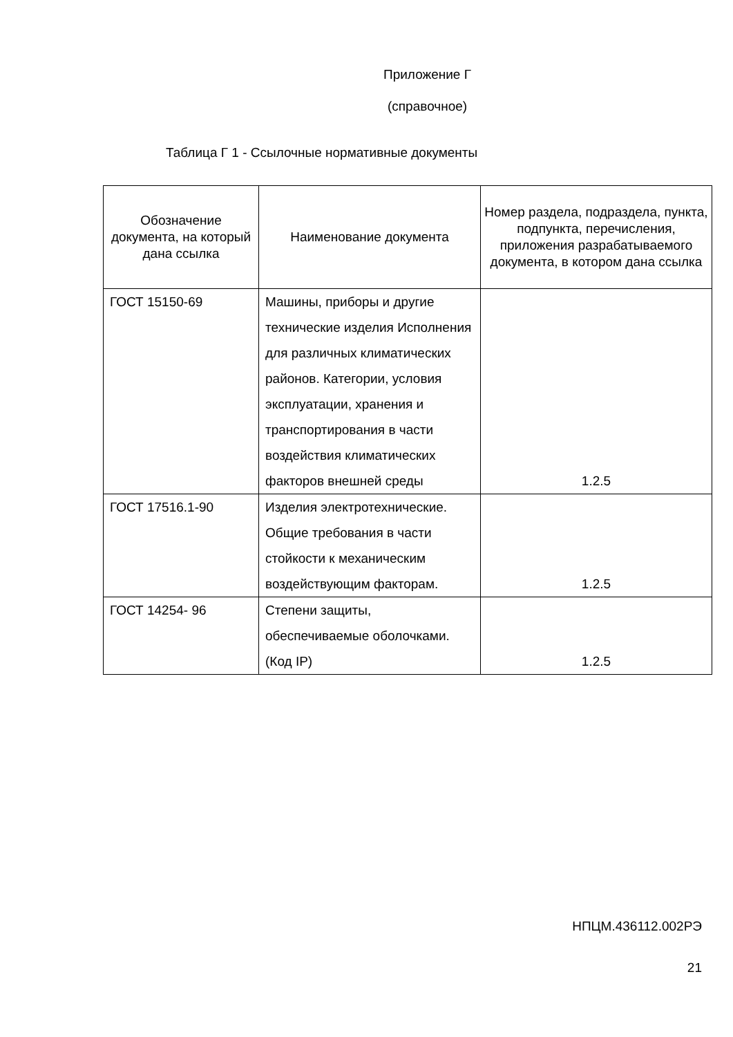Приложение Г
(справочное)
Таблица Г 1 - Ссылочные нормативные документы
| Обозначение документа, на который дана ссылка | Наименование документа | Номер раздела, подраздела, пункта, подпункта, перечисления, приложения разрабатываемого документа, в котором дана ссылка |
| --- | --- | --- |
| ГОСТ 15150-69 | Машины, приборы и другие технические изделия Исполнения для различных климатических районов. Категории, условия эксплуатации, хранения и транспортирования в части воздействия климатических факторов внешней среды | 1.2.5 |
| ГОСТ 17516.1-90 | Изделия электротехнические. Общие требования в части стойкости к механическим воздействующим факторам. | 1.2.5 |
| ГОСТ 14254- 96 | Степени защиты, обеспечиваемые оболочками. (Код IP) | 1.2.5 |
НПЦМ.436112.002РЭ
21